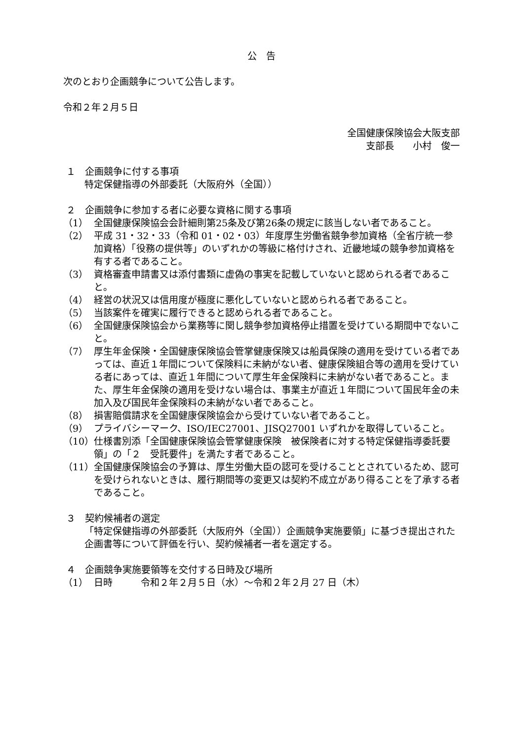公　告
次のとおり企画競争について公告します。
令和２年２月５日
全国健康保険協会大阪支部
支部長　　小村　俊一　
１　企画競争に付する事項
特定保健指導の外部委託（大阪府外（全国））
２　企画競争に参加する者に必要な資格に関する事項
（1） 全国健康保険協会会計細則第25条及び第26条の規定に該当しない者であること。
（2） 平成 31・32・33（令和 01・02・03）年度厚生労働省競争参加資格（全省庁統一参加資格）「役務の提供等」のいずれかの等級に格付けされ、近畿地域の競争参加資格を有する者であること。
（3） 資格審査申請書又は添付書類に虚偽の事実を記載していないと認められる者であること。
（4） 経営の状況又は信用度が極度に悪化していないと認められる者であること。
（5） 当該案件を確実に履行できると認められる者であること。
（6） 全国健康保険協会から業務等に関し競争参加資格停止措置を受けている期間中でないこと。
（7） 厚生年金保険・全国健康保険協会管掌健康保険又は船員保険の適用を受けている者であっては、直近１年間について保険料に未納がない者、健康保険組合等の適用を受けている者にあっては、直近１年間について厚生年金保険料に未納がない者であること。また、厚生年金保険の適用を受けない場合は、事業主が直近１年間について国民年金の未加入及び国民年金保険料の未納がない者であること。
（8） 損害賠償請求を全国健康保険協会から受けていない者であること。
（9） プライバシーマーク、ISO/IEC27001、JISQ27001 いずれかを取得していること。
（10） 仕様書別添「全国健康保険協会管掌健康保険　被保険者に対する特定保健指導委託要領」の「２　受託要件」を満たす者であること。
（11） 全国健康保険協会の予算は、厚生労働大臣の認可を受けることとされているため、認可を受けられないときは、履行期間等の変更又は契約不成立があり得ることを了承する者であること。
３　契約候補者の選定
「特定保健指導の外部委託（大阪府外（全国））企画競争実施要領」に基づき提出された企画書等について評価を行い、契約候補者一者を選定する。
４　企画競争実施要領等を交付する日時及び場所
（1） 日時　　　令和２年２月５日（水）～令和２年２月 27 日（木）